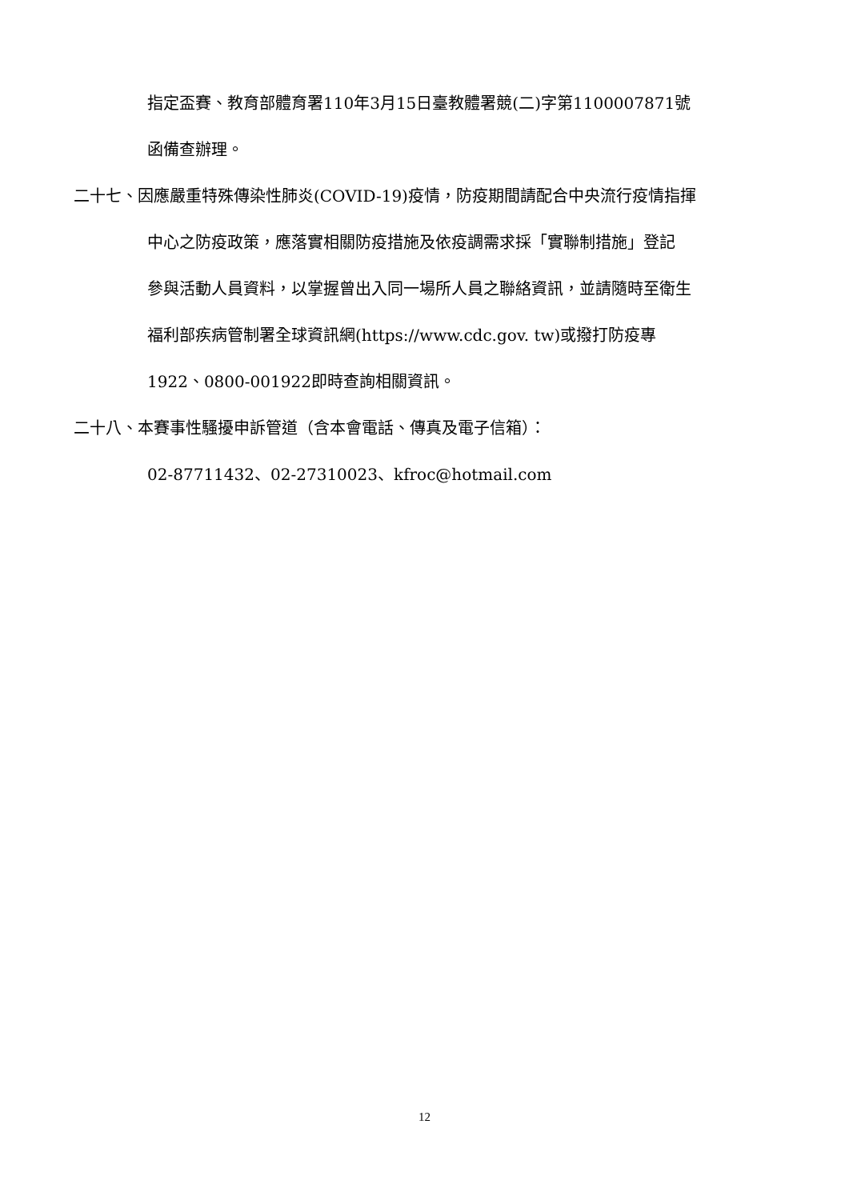指定盃賽、教育部體育署110年3月15日臺教體署競(二)字第1100007871號
函備查辦理。
二十七、因應嚴重特殊傳染性肺炎(COVID-19)疫情，防疫期間請配合中央流行疫情指揮
中心之防疫政策，應落實相關防疫措施及依疫調需求採「實聯制措施」登記
參與活動人員資料，以掌握曾出入同一場所人員之聯絡資訊，並請隨時至衛生
福利部疾病管制署全球資訊網(https://www.cdc.gov. tw)或撥打防疫專
1922、0800-001922即時查詢相關資訊。
二十八、本賽事性騷擾申訴管道（含本會電話、傳真及電子信箱）：
02-87711432、02-27310023、kfroc@hotmail.com
12